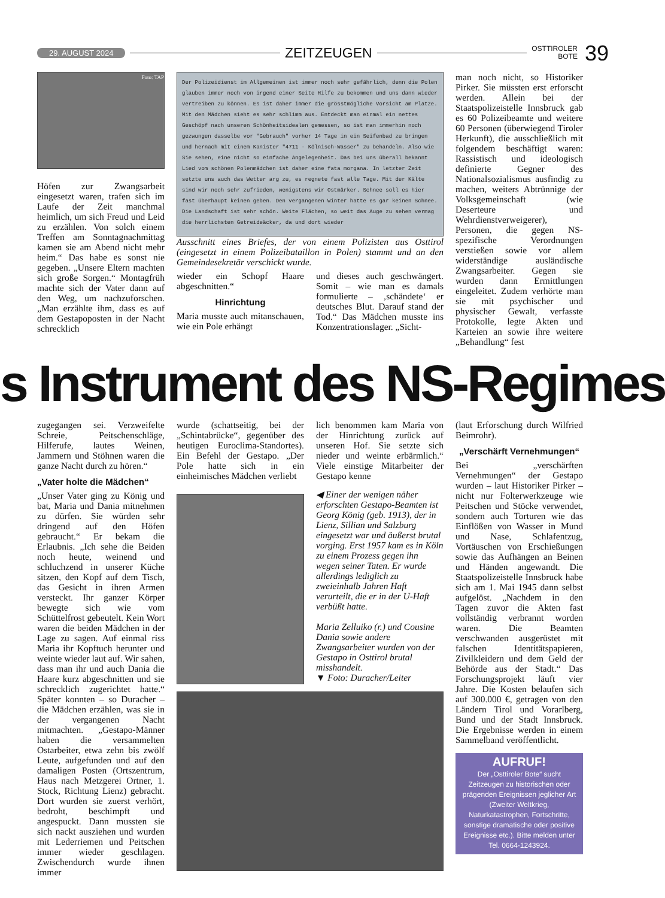29. AUGUST 2024 ZEITZEUGEN OSTTIROLER
BOTE 39
Foto: TAP
Höfen zur Zwangsarbeit eingesetzt waren, trafen sich im Laufe der Zeit manchmal heimlich, um sich Freud und Leid zu erzählen. Von solch einem Treffen am Sonntagnachmittag kamen sie am Abend nicht mehr heim.“ Das habe es sonst nie gegeben. „Unsere Eltern machten sich große Sorgen.“ Montagfrüh machte sich der Vater dann auf den Weg, um nachzuforschen. „Man erzählte ihm, dass es auf dem Gestapoposten in der Nacht schrecklich
Der Polizeidienst im Allgemeinen ist immer noch sehr gefährlich, denn die Polen glauben immer noch von irgend einer Seite Hilfe zu bekommen und uns dann wieder vertreiben zu können. Es ist daher immer die grösstmögliche Vorsicht am Platze. Mit den Mädchen sieht es sehr schlimm aus. Entdeckt man einmal ein nettes Geschöpf nach unseren Schönheitsidealen gemessen, so ist man immerhin noch gezwungen dasselbe vor "Gebrauch" vorher 14 Tage in ein Seifenbad zu bringen und hernach mit einem Kanister "4711 - Kölnisch-Wasser" zu behandeln. Also wie Sie sehen, eine nicht so einfache Angelegenheit. Das bei uns überall bekannt Lied vom schönen Polenmädchen ist daher eine fata morgana. In letzter Zeit setzte uns auch das Wetter arg zu, es regnete fast alle Tage. Mit der Kälte sind wir noch sehr zufrieden, wenigstens wir Ostmärker. Schnee soll es hier fast überhaupt keinen geben. Den vergangenen Winter hatte es gar keinen Schnee. Die Landschaft ist sehr schön. Weite Flächen, so weit das Auge zu sehen vermag die herrlichsten Getreideäcker, da und dort wieder
Ausschnitt eines Briefes, der von einem Polizisten aus Osttirol (eingesetzt in einem Polizeibataillon in Polen) stammt und an den Gemeindesekretär verschickt wurde.
wieder ein Schopf Haare abgeschnitten.“
Hinrichtung
Maria musste auch mitanschauen, wie ein Pole erhängt
und dieses auch geschwängert. Somit – wie man es damals formulierte – ‚schändete‘ er deutsches Blut. Darauf stand der Tod.“ Das Mädchen musste ins Konzentrationslager. „Sicht-
man noch nicht, so Historiker Pirker. Sie müssten erst erforscht werden. Allein bei der Staatspolizeistelle Innsbruck gab es 60 Polizeibeamte und weitere 60 Personen (überwiegend Tiroler Herkunft), die ausschließlich mit folgendem beschäftigt waren: Rassistisch und ideologisch definierte Gegner des Nationalsozialismus ausfindig zu machen, weiters Abtrünnige der Volksgemeinschaft (wie Deserteure und Wehrdienstverweigerer), Personen, die gegen NS-spezifische Verordnungen verstießen sowie vor allem widerständige ausländische Zwangsarbeiter. Gegen sie wurden dann Ermittlungen eingeleitet. Zudem verhörte man sie mit psychischer und physischer Gewalt, verfasste Protokolle, legte Akten und Karteien an sowie ihre weitere „Behandlung“ fest
s Instrument des NS-Regimes
zugegangen sei. Verzweifelte Schreie, Peitschenschläge, Hilferufe, lautes Weinen, Jammern und Stöhnen waren die ganze Nacht durch zu hören.“
„Vater holte die Mädchen“
„Unser Vater ging zu König und bat, Maria und Dania mitnehmen zu dürfen. Sie würden sehr dringend auf den Höfen gebraucht.“ Er bekam die Erlaubnis. „Ich sehe die Beiden noch heute, weinend und schluchzend in unserer Küche sitzen, den Kopf auf dem Tisch, das Gesicht in ihren Armen versteckt. Ihr ganzer Körper bewegte sich wie vom Schüttelfrost gebeutelt. Kein Wort waren die beiden Mädchen in der Lage zu sagen. Auf einmal riss Maria ihr Kopftuch herunter und weinte wieder laut auf. Wir sahen, dass man ihr und auch Dania die Haare kurz abgeschnitten und sie schrecklich zugerichtet hatte.“ Später konnten – so Duracher – die Mädchen erzählen, was sie in der vergangenen Nacht mitmachten. „Gestapo-Männer haben die versammelten Ostarbeiter, etwa zehn bis zwölf Leute, aufgefunden und auf den damaligen Posten (Ortszentrum, Haus nach Metzgerei Ortner, 1. Stock, Richtung Lienz) gebracht. Dort wurden sie zuerst verhört, bedroht, beschimpft und angespuckt. Dann mussten sie sich nackt ausziehen und wurden mit Lederriemen und Peitschen immer wieder geschlagen. Zwischendurch wurde ihnen immer
wurde (schattseitig, bei der „Schintabrücke“, gegenüber des heutigen Euroclima-Standortes). Ein Befehl der Gestapo. „Der Pole hatte sich in ein einheimisches Mädchen verliebt
lich benommen kam Maria von der Hinrichtung zurück auf unseren Hof. Sie setzte sich nieder und weinte erbärmlich.“ Viele einstige Mitarbeiter der Gestapo kenne
◀ Einer der wenigen näher erforschten Gestapo-Beamten ist Georg König (geb. 1913), der in Lienz, Sillian und Salzburg eingesetzt war und äußerst brutal vorging. Erst 1957 kam es in Köln zu einem Prozess gegen ihn wegen seiner Taten. Er wurde allerdings lediglich zu zweieinhalb Jahren Haft verurteilt, die er in der U-Haft verbüßt hatte.
Maria Zelluiko (r.) und Cousine Dania sowie andere Zwangsarbeiter wurden von der Gestapo in Osttirol brutal misshandelt.
▼ Foto: Duracher/Leiter
(laut Erforschung durch Wilfried Beimrohr).
„Verschärft Vernehmungen“
Bei „verschärften Vernehmungen“ der Gestapo wurden – laut Historiker Pirker – nicht nur Folterwerkzeuge wie Peitschen und Stöcke verwendet, sondern auch Torturen wie das Einflößen von Wasser in Mund und Nase, Schlafentzug, Vortäuschen von Erschießungen sowie das Aufhängen an Beinen und Händen angewandt. Die Staatspolizeistelle Innsbruck habe sich am 1. Mai 1945 dann selbst aufgelöst. „Nachdem in den Tagen zuvor die Akten fast vollständig verbrannt worden waren. Die Beamten verschwanden ausgerüstet mit falschen Identitätspapieren, Zivilkleidern und dem Geld der Behörde aus der Stadt.“ Das Forschungsprojekt läuft vier Jahre. Die Kosten belaufen sich auf 300.000 €, getragen von den Ländern Tirol und Vorarlberg, Bund und der Stadt Innsbruck. Die Ergebnisse werden in einem Sammelband veröffentlicht.
AUFRUF!
Der „Osttiroler Bote“ sucht Zeitzeugen zu historischen oder prägenden Ereignissen jeglicher Art (Zweiter Weltkrieg, Naturkatastrophen, Fortschritte, sonstige dramatische oder positive Ereignisse etc.). Bitte melden unter Tel. 0664-1243924.